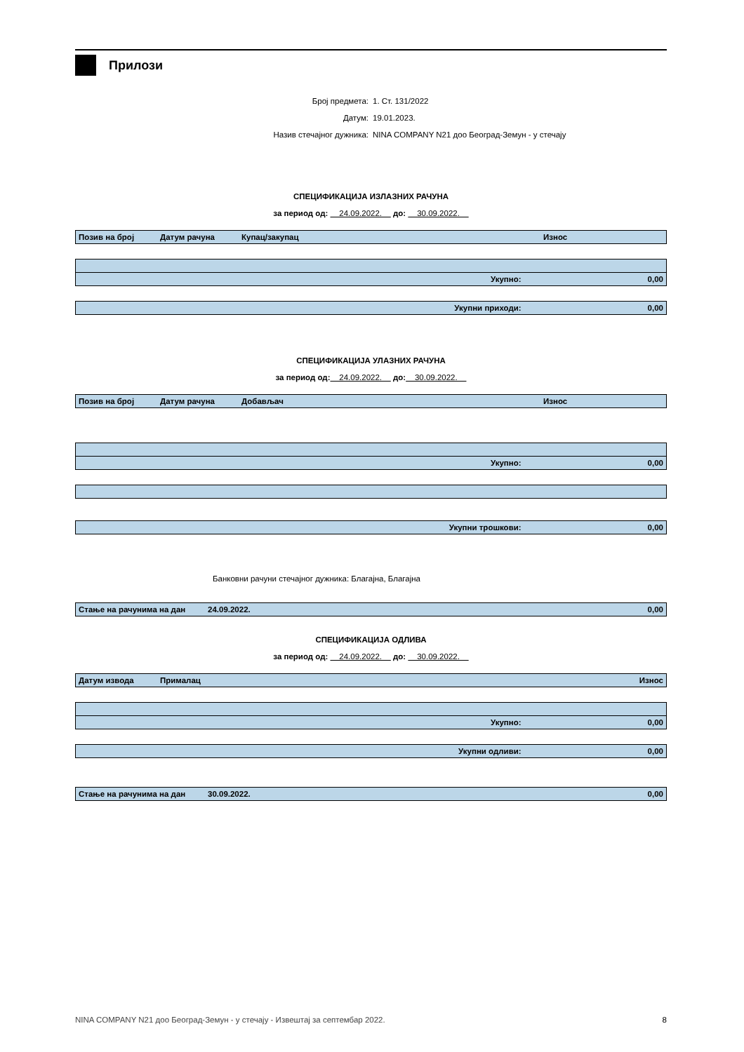Прилози
Број предмета: 1. Ст. 131/2022
Датум: 19.01.2023.
Назив стечајног дужника: NINA COMPANY N21 доо Београд-Земун - у стечају
СПЕЦИФИКАЦИЈА ИЗЛАЗНИХ РАЧУНА
за период од: 24.09.2022. до: 30.09.2022.
Позив на број Датум рачуна Купац/закупац Износ
Укупно: 0,00
Укупни приходи: 0,00
СПЕЦИФИКАЦИЈА УЛАЗНИХ РАЧУНА
за период од: 24.09.2022. до: 30.09.2022.
Позив на број Датум рачуна Добављач Износ
Укупно: 0,00
Укупни трошкови: 0,00
Банковни рачуни стечајног дужника: Благајна, Благајна
Стање на рачунима на дан 24.09.2022. 0,00
СПЕЦИФИКАЦИЈА ОДЛИВА
за период од: 24.09.2022. до: 30.09.2022.
Датум извода Прималац Износ
Укупно: 0,00
Укупни одливи: 0,00
Стање на рачунима на дан 30.09.2022. 0,00
NINA COMPANY N21 доо Београд-Земун - у стечају - Извештај за септембар 2022. 8